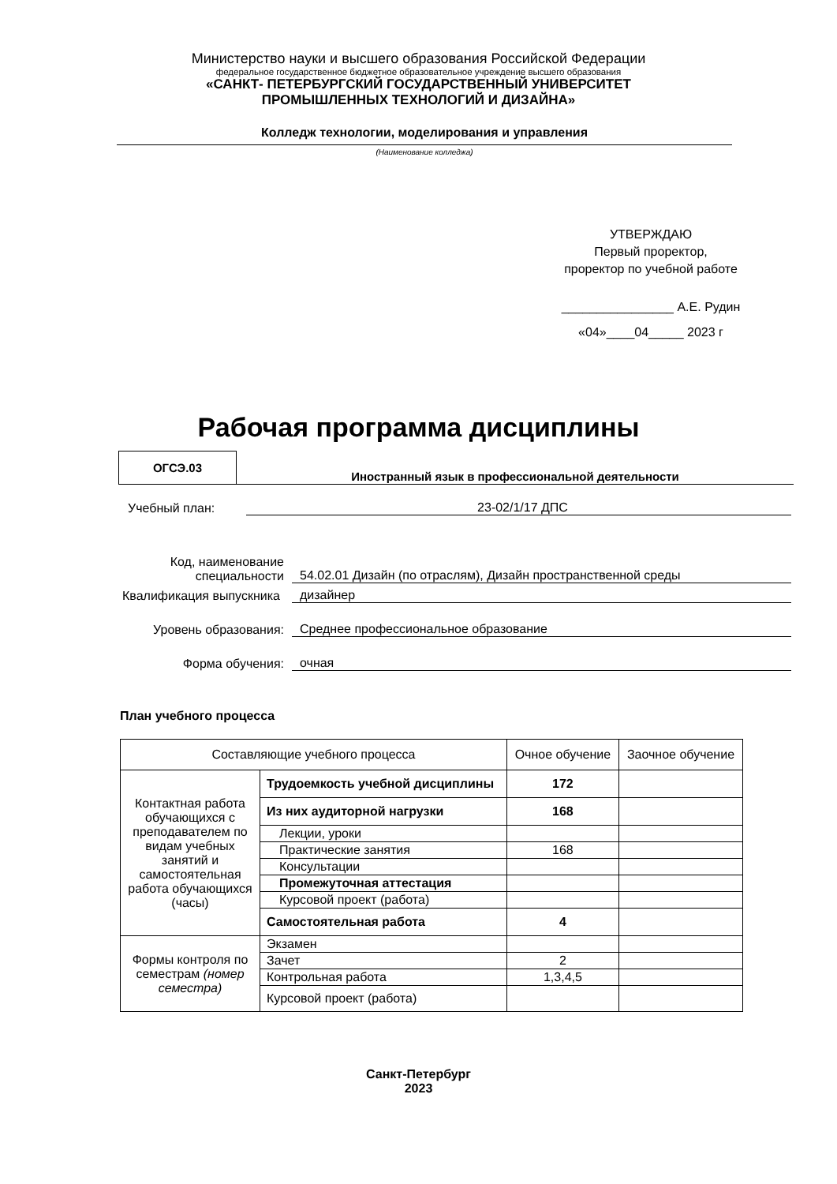Министерство науки и высшего образования Российской Федерации
федеральное государственное бюджетное образовательное учреждение высшего образования
«САНКТ- ПЕТЕРБУРГСКИЙ ГОСУДАРСТВЕННЫЙ УНИВЕРСИТЕТ
ПРОМЫШЛЕННЫХ ТЕХНОЛОГИЙ И ДИЗАЙНА»
Колледж технологии, моделирования и управления
(Наименование колледжа)
УТВЕРЖДАЮ
Первый проректор,
проректор по учебной работе
________________ А.Е. Рудин
«04»____04_____ 2023 г
Рабочая программа дисциплины
ОГСЭ.03
Иностранный язык в профессиональной деятельности
Учебный план:
23-02/1/17 ДПС
Код, наименование специальности
54.02.01 Дизайн (по отраслям), Дизайн пространственной среды
Квалификация выпускника
дизайнер
Уровень образования:
Среднее профессиональное образование
Форма обучения:
очная
План учебного процесса
| Составляющие учебного процесса | | Очное обучение | Заочное обучение |
| Контактная работа обучающихся с преподавателем по видам учебных занятий и самостоятельная работа обучающихся (часы) | Трудоемкость учебной дисциплины | 172 | |
| | Из них аудиторной нагрузки | 168 | |
| | Лекции, уроки | | |
| | Практические занятия | 168 | |
| | Консультации | | |
| | Промежуточная аттестация | | |
| | Курсовой проект (работа) | | |
| | Самостоятельная работа | 4 | |
| Формы контроля по семестрам (номер семестра) | Экзамен | | |
| | Зачет | 2 | |
| | Контрольная работа | 1,3,4,5 | |
| | Курсовой проект (работа) | | |
Санкт-Петербург
2023